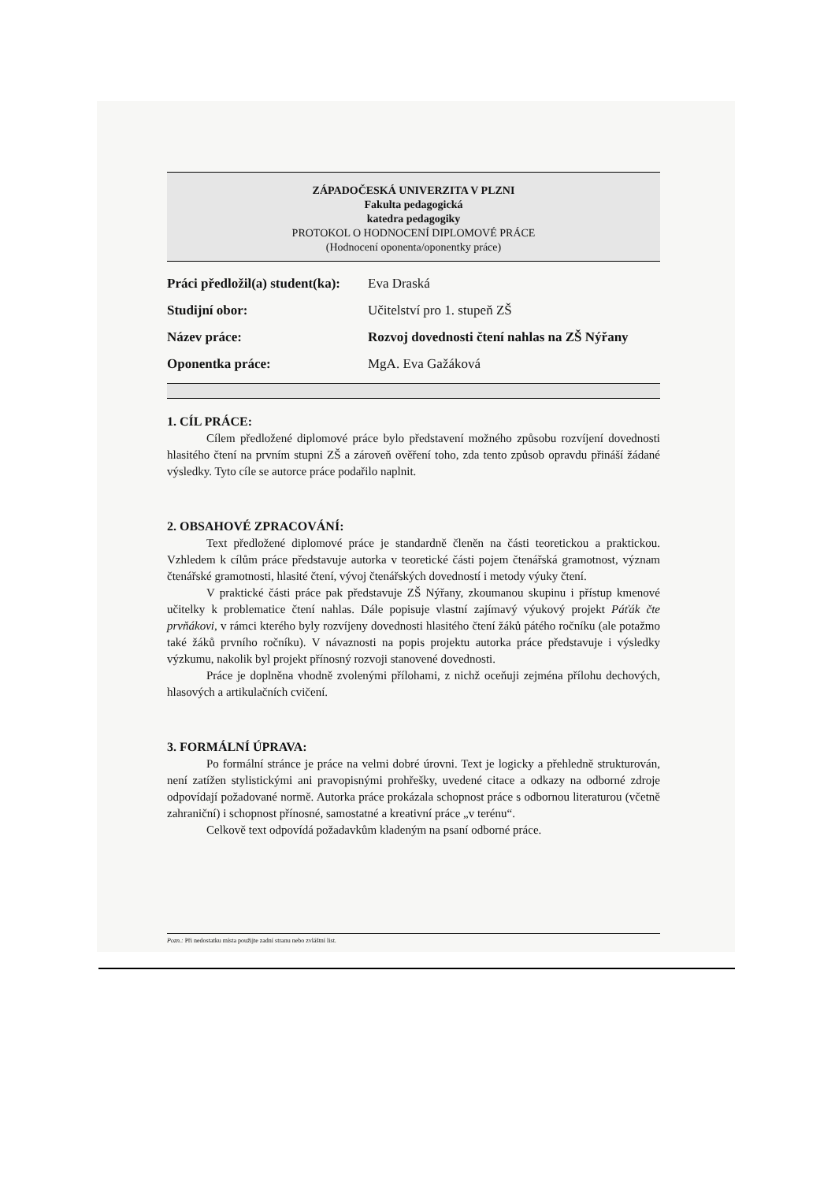ZÁPADOČESKÁ UNIVERZITA V PLZNI
Fakulta pedagogická
katedra pedagogiky
PROTOKOL O HODNOCENÍ DIPLOMOVÉ PRÁCE
(Hodnocení oponenta/oponentky práce)
Práci předložil(a) student(ka): Eva Draská
Studijní obor: Učitelství pro 1. stupeň ZŠ
Název práce: Rozvoj dovednosti čtení nahlas na ZŠ Nýřany
Oponentka práce: MgA. Eva Gažáková
1. CÍL PRÁCE:
Cílem předložené diplomové práce bylo představení možného způsobu rozvíjení dovednosti hlasitého čtení na prvním stupni ZŠ a zároveň ověření toho, zda tento způsob opravdu přináší žádané výsledky. Tyto cíle se autorce práce podařilo naplnit.
2. OBSAHOVÉ ZPRACOVÁNÍ:
Text předložené diplomové práce je standardně členěn na části teoretickou a praktickou. Vzhledem k cílům práce představuje autorka v teoretické části pojem čtenářská gramotnost, význam čtenářské gramotnosti, hlasité čtení, vývoj čtenářských dovedností i metody výuky čtení.
V praktické části práce pak představuje ZŠ Nýřany, zkoumanou skupinu i přístup kmenové učitelky k problematice čtení nahlas. Dále popisuje vlastní zajímavý výukový projekt Páťák čte prvňákovi, v rámci kterého byly rozvíjeny dovednosti hlasitého čtení žáků pátého ročníku (ale potažmo také žáků prvního ročníku). V návaznosti na popis projektu autorka práce představuje i výsledky výzkumu, nakolik byl projekt přínosný rozvoji stanovené dovednosti.
Práce je doplněna vhodně zvolenými přílohami, z nichž oceňuji zejména přílohu dechových, hlasových a artikulačních cvičení.
3. FORMÁLNÍ ÚPRAVA:
Po formální stránce je práce na velmi dobré úrovni. Text je logicky a přehledně strukturován, není zatížen stylistickými ani pravopisnými prohřešky, uvedené citace a odkazy na odborné zdroje odpovídají požadované normě. Autorka práce prokázala schopnost práce s odbornou literaturou (včetně zahraniční) i schopnost přínosné, samostatné a kreativní práce „v terénu“.
Celkově text odpovídá požadavkům kladeným na psaní odborné práce.
Pozn.: Při nedostatku místa použijte zadní stranu nebo zvláštní list.